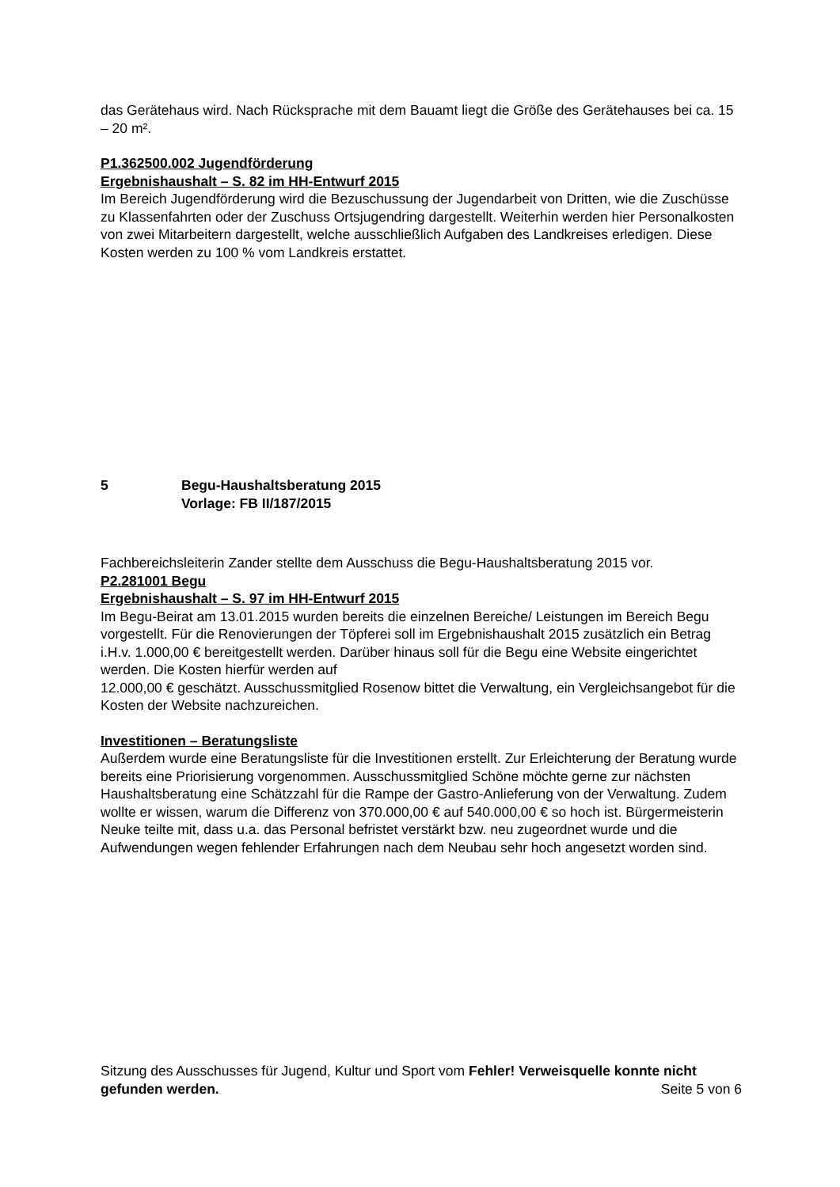das Gerätehaus wird. Nach Rücksprache mit dem Bauamt liegt die Größe des Gerätehauses bei ca. 15 – 20 m².
P1.362500.002 Jugendförderung
Ergebnishaushalt – S. 82 im HH-Entwurf 2015
Im Bereich Jugendförderung wird die Bezuschussung der Jugendarbeit von Dritten, wie die Zuschüsse zu Klassenfahrten oder der Zuschuss Ortsjugendring dargestellt. Weiterhin werden hier Personalkosten von zwei Mitarbeitern dargestellt, welche ausschließlich Aufgaben des Landkreises erledigen. Diese Kosten werden zu 100 % vom Landkreis erstattet.
5 Begu-Haushaltsberatung 2015
Vorlage: FB II/187/2015
Fachbereichsleiterin Zander stellte dem Ausschuss die Begu-Haushaltsberatung 2015 vor.
P2.281001 Begu
Ergebnishaushalt – S. 97 im HH-Entwurf 2015
Im Begu-Beirat am 13.01.2015 wurden bereits die einzelnen Bereiche/ Leistungen im Bereich Begu vorgestellt. Für die Renovierungen der Töpferei soll im Ergebnishaushalt 2015 zusätzlich ein Betrag i.H.v. 1.000,00 € bereitgestellt werden. Darüber hinaus soll für die Begu eine Website eingerichtet werden. Die Kosten hierfür werden auf
12.000,00 € geschätzt. Ausschussmitglied Rosenow bittet die Verwaltung, ein Vergleichsangebot für die Kosten der Website nachzureichen.
Investitionen – Beratungsliste
Außerdem wurde eine Beratungsliste für die Investitionen erstellt. Zur Erleichterung der Beratung wurde bereits eine Priorisierung vorgenommen. Ausschussmitglied Schöne möchte gerne zur nächsten Haushaltsberatung eine Schätzzahl für die Rampe der Gastro-Anlieferung von der Verwaltung. Zudem wollte er wissen, warum die Differenz von 370.000,00 € auf 540.000,00 € so hoch ist. Bürgermeisterin Neuke teilte mit, dass u.a. das Personal befristet verstärkt bzw. neu zugeordnet wurde und die Aufwendungen wegen fehlender Erfahrungen nach dem Neubau sehr hoch angesetzt worden sind.
Sitzung des Ausschusses für Jugend, Kultur und Sport vom Fehler! Verweisquelle konnte nicht gefunden werden. Seite 5 von 6